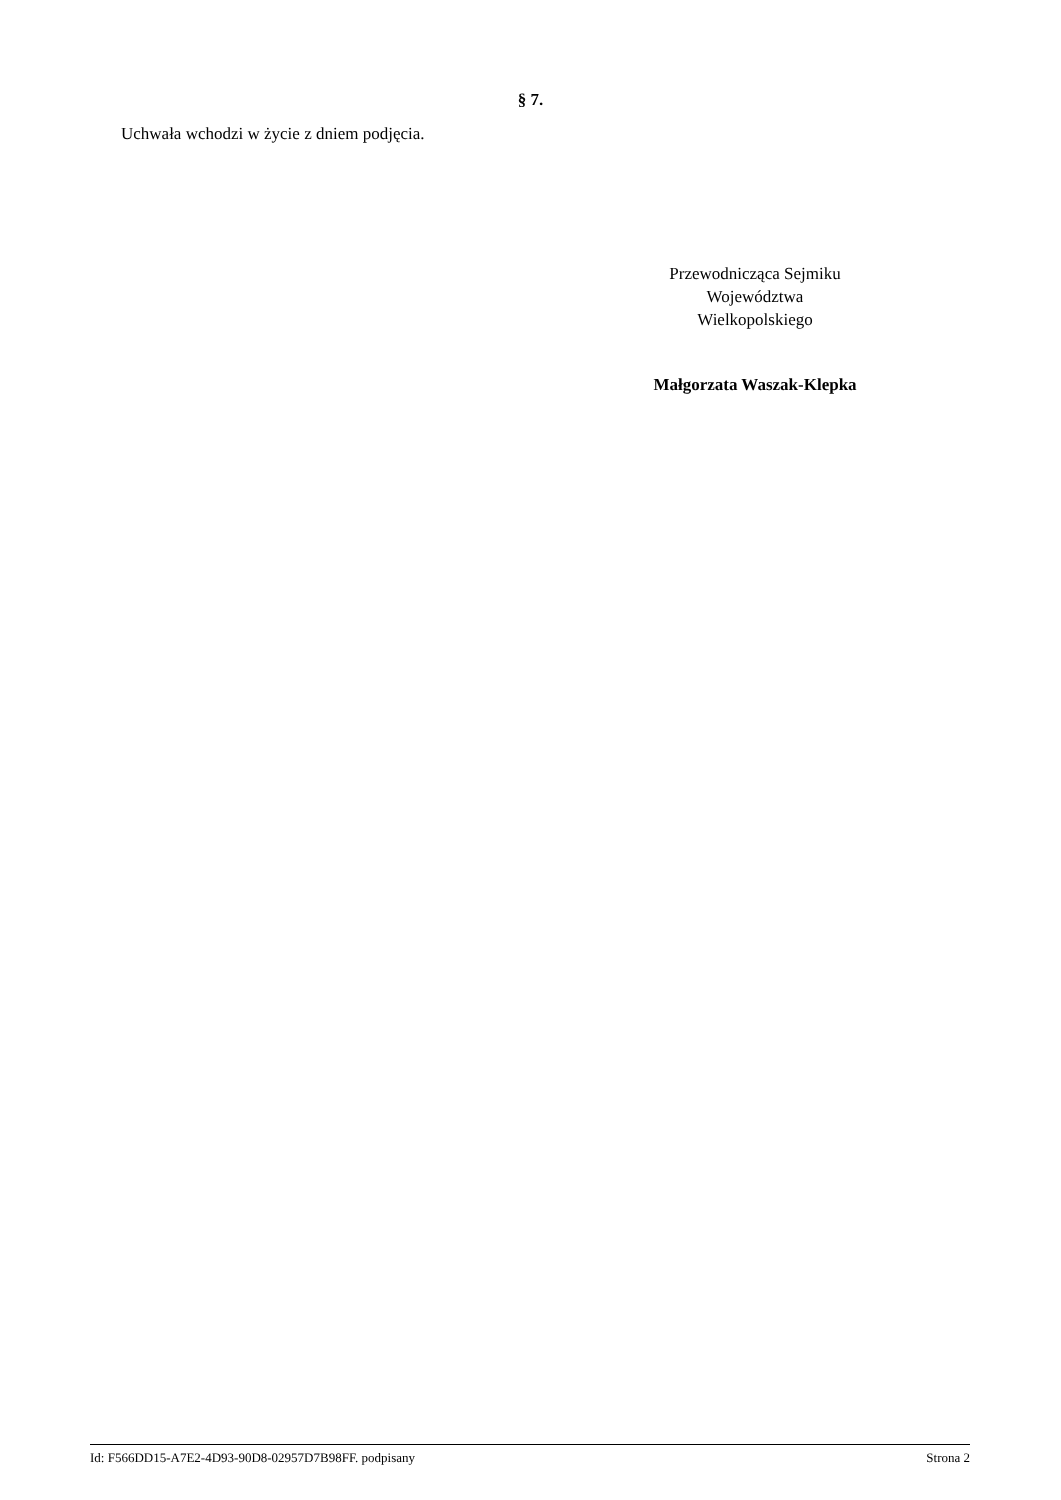§ 7.
Uchwała wchodzi w życie z dniem podjęcia.
Przewodnicząca Sejmiku
Województwa
Wielkopolskiego
Małgorzata Waszak-Klepka
Id: F566DD15-A7E2-4D93-90D8-02957D7B98FF. podpisany Strona 2